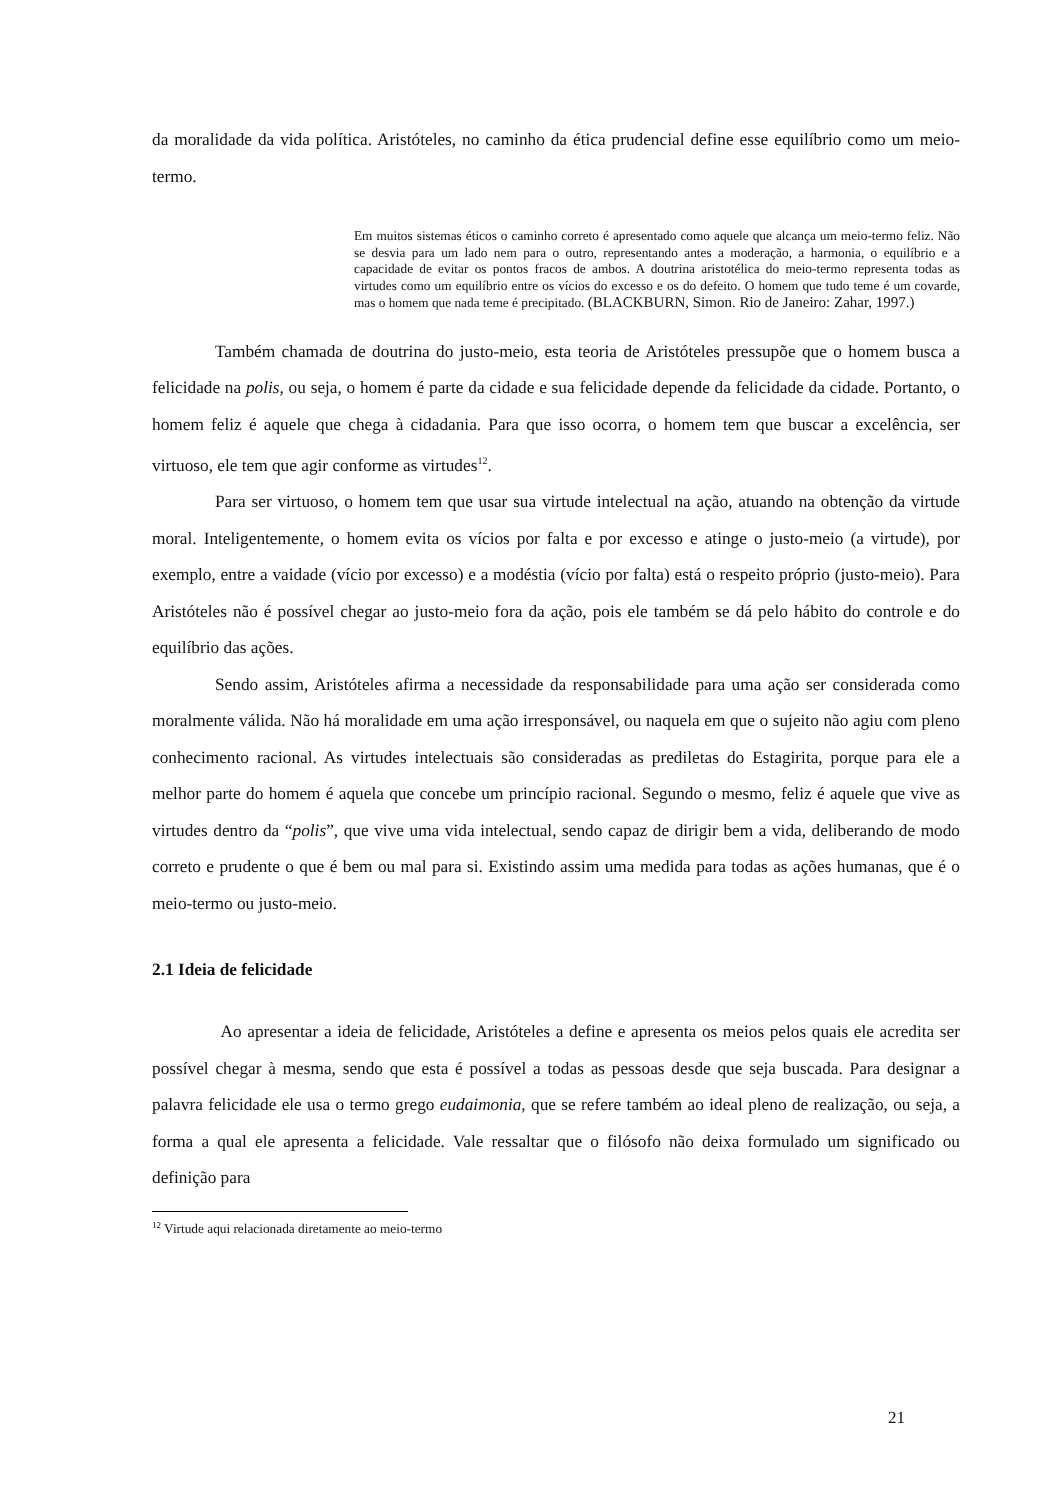da moralidade da vida política. Aristóteles, no caminho da ética prudencial define esse equilíbrio como um meio-termo.
Em muitos sistemas éticos o caminho correto é apresentado como aquele que alcança um meio-termo feliz. Não se desvia para um lado nem para o outro, representando antes a moderação, a harmonia, o equilíbrio e a capacidade de evitar os pontos fracos de ambos. A doutrina aristotélica do meio-termo representa todas as virtudes como um equilíbrio entre os vícios do excesso e os do defeito. O homem que tudo teme é um covarde, mas o homem que nada teme é precipitado. (BLACKBURN, Simon. Rio de Janeiro: Zahar, 1997.)
Também chamada de doutrina do justo-meio, esta teoria de Aristóteles pressupõe que o homem busca a felicidade na polis, ou seja, o homem é parte da cidade e sua felicidade depende da felicidade da cidade. Portanto, o homem feliz é aquele que chega à cidadania. Para que isso ocorra, o homem tem que buscar a excelência, ser virtuoso, ele tem que agir conforme as virtudes<sup>12</sup>.
Para ser virtuoso, o homem tem que usar sua virtude intelectual na ação, atuando na obtenção da virtude moral. Inteligentemente, o homem evita os vícios por falta e por excesso e atinge o justo-meio (a virtude), por exemplo, entre a vaidade (vício por excesso) e a modéstia (vício por falta) está o respeito próprio (justo-meio). Para Aristóteles não é possível chegar ao justo-meio fora da ação, pois ele também se dá pelo hábito do controle e do equilíbrio das ações.
Sendo assim, Aristóteles afirma a necessidade da responsabilidade para uma ação ser considerada como moralmente válida. Não há moralidade em uma ação irresponsável, ou naquela em que o sujeito não agiu com pleno conhecimento racional. As virtudes intelectuais são consideradas as prediletas do Estagirita, porque para ele a melhor parte do homem é aquela que concebe um princípio racional. Segundo o mesmo, feliz é aquele que vive as virtudes dentro da “polis”, que vive uma vida intelectual, sendo capaz de dirigir bem a vida, deliberando de modo correto e prudente o que é bem ou mal para si. Existindo assim uma medida para todas as ações humanas, que é o meio-termo ou justo-meio.
2.1 Ideia de felicidade
Ao apresentar a ideia de felicidade, Aristóteles a define e apresenta os meios pelos quais ele acredita ser possível chegar à mesma, sendo que esta é possível a todas as pessoas desde que seja buscada. Para designar a palavra felicidade ele usa o termo grego eudaimonia, que se refere também ao ideal pleno de realização, ou seja, a forma a qual ele apresenta a felicidade. Vale ressaltar que o filósofo não deixa formulado um significado ou definição para
<sup>12</sup> Virtude aqui relacionada diretamente ao meio-termo
21